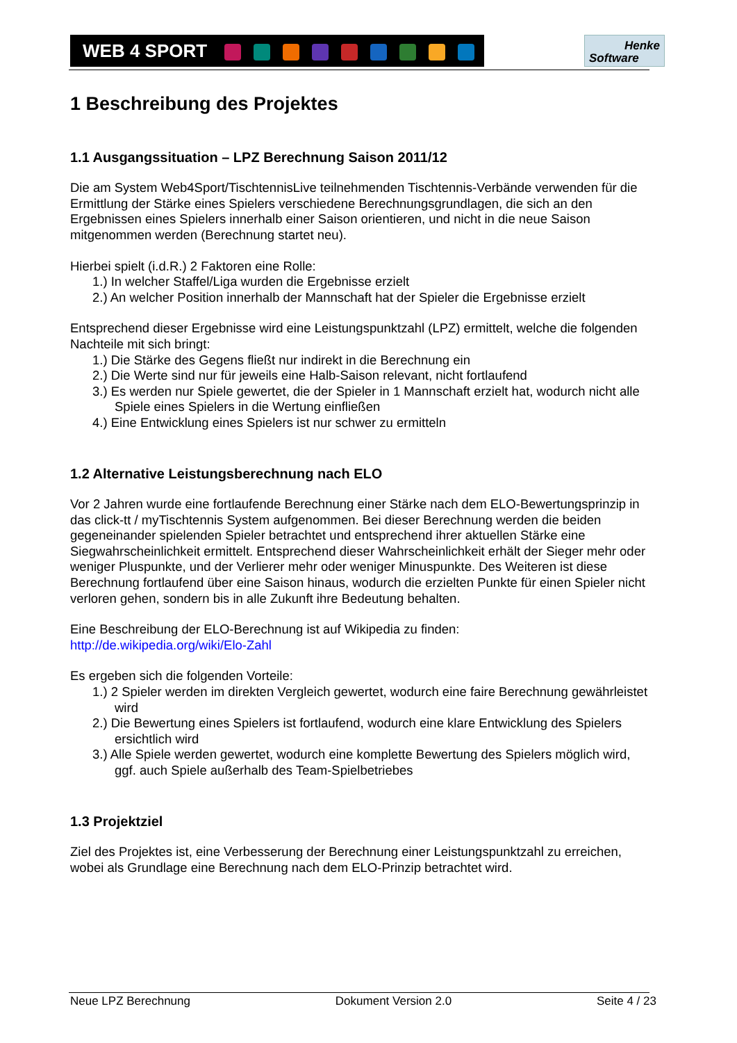WEB 4 SPORT
Henke
Software
1 Beschreibung des Projektes
1.1 Ausgangssituation – LPZ Berechnung Saison 2011/12
Die am System Web4Sport/TischtennisLive teilnehmenden Tischtennis-Verbände verwenden für die Ermittlung der Stärke eines Spielers verschiedene Berechnungsgrundlagen, die sich an den Ergebnissen eines Spielers innerhalb einer Saison orientieren, und nicht in die neue Saison mitgenommen werden (Berechnung startet neu).
Hierbei spielt (i.d.R.) 2 Faktoren eine Rolle:
1.) In welcher Staffel/Liga wurden die Ergebnisse erzielt
2.) An welcher Position innerhalb der Mannschaft hat der Spieler die Ergebnisse erzielt
Entsprechend dieser Ergebnisse wird eine Leistungspunktzahl (LPZ) ermittelt, welche die folgenden Nachteile mit sich bringt:
1.) Die Stärke des Gegens fließt nur indirekt in die Berechnung ein
2.) Die Werte sind nur für jeweils eine Halb-Saison relevant, nicht fortlaufend
3.) Es werden nur Spiele gewertet, die der Spieler in 1 Mannschaft erzielt hat, wodurch nicht alle Spiele eines Spielers in die Wertung einfließen
4.) Eine Entwicklung eines Spielers ist nur schwer zu ermitteln
1.2 Alternative Leistungsberechnung nach ELO
Vor 2 Jahren wurde eine fortlaufende Berechnung einer Stärke nach dem ELO-Bewertungsprinzip in das click-tt / myTischtennis System aufgenommen. Bei dieser Berechnung werden die beiden gegeneinander spielenden Spieler betrachtet und entsprechend ihrer aktuellen Stärke eine Siegwahrscheinlichkeit ermittelt. Entsprechend dieser Wahrscheinlichkeit erhält der Sieger mehr oder weniger Pluspunkte, und der Verlierer mehr oder weniger Minuspunkte. Des Weiteren ist diese Berechnung fortlaufend über eine Saison hinaus, wodurch die erzielten Punkte für einen Spieler nicht verloren gehen, sondern bis in alle Zukunft ihre Bedeutung behalten.
Eine Beschreibung der ELO-Berechnung ist auf Wikipedia zu finden:
http://de.wikipedia.org/wiki/Elo-Zahl
Es ergeben sich die folgenden Vorteile:
1.) 2 Spieler werden im direkten Vergleich gewertet, wodurch eine faire Berechnung gewährleistet wird
2.) Die Bewertung eines Spielers ist fortlaufend, wodurch eine klare Entwicklung des Spielers ersichtlich wird
3.) Alle Spiele werden gewertet, wodurch eine komplette Bewertung des Spielers möglich wird, ggf. auch Spiele außerhalb des Team-Spielbetriebes
1.3 Projektziel
Ziel des Projektes ist, eine Verbesserung der Berechnung einer Leistungspunktzahl zu erreichen, wobei als Grundlage eine Berechnung nach dem ELO-Prinzip betrachtet wird.
Neue LPZ Berechnung Dokument Version 2.0 Seite 4 / 23